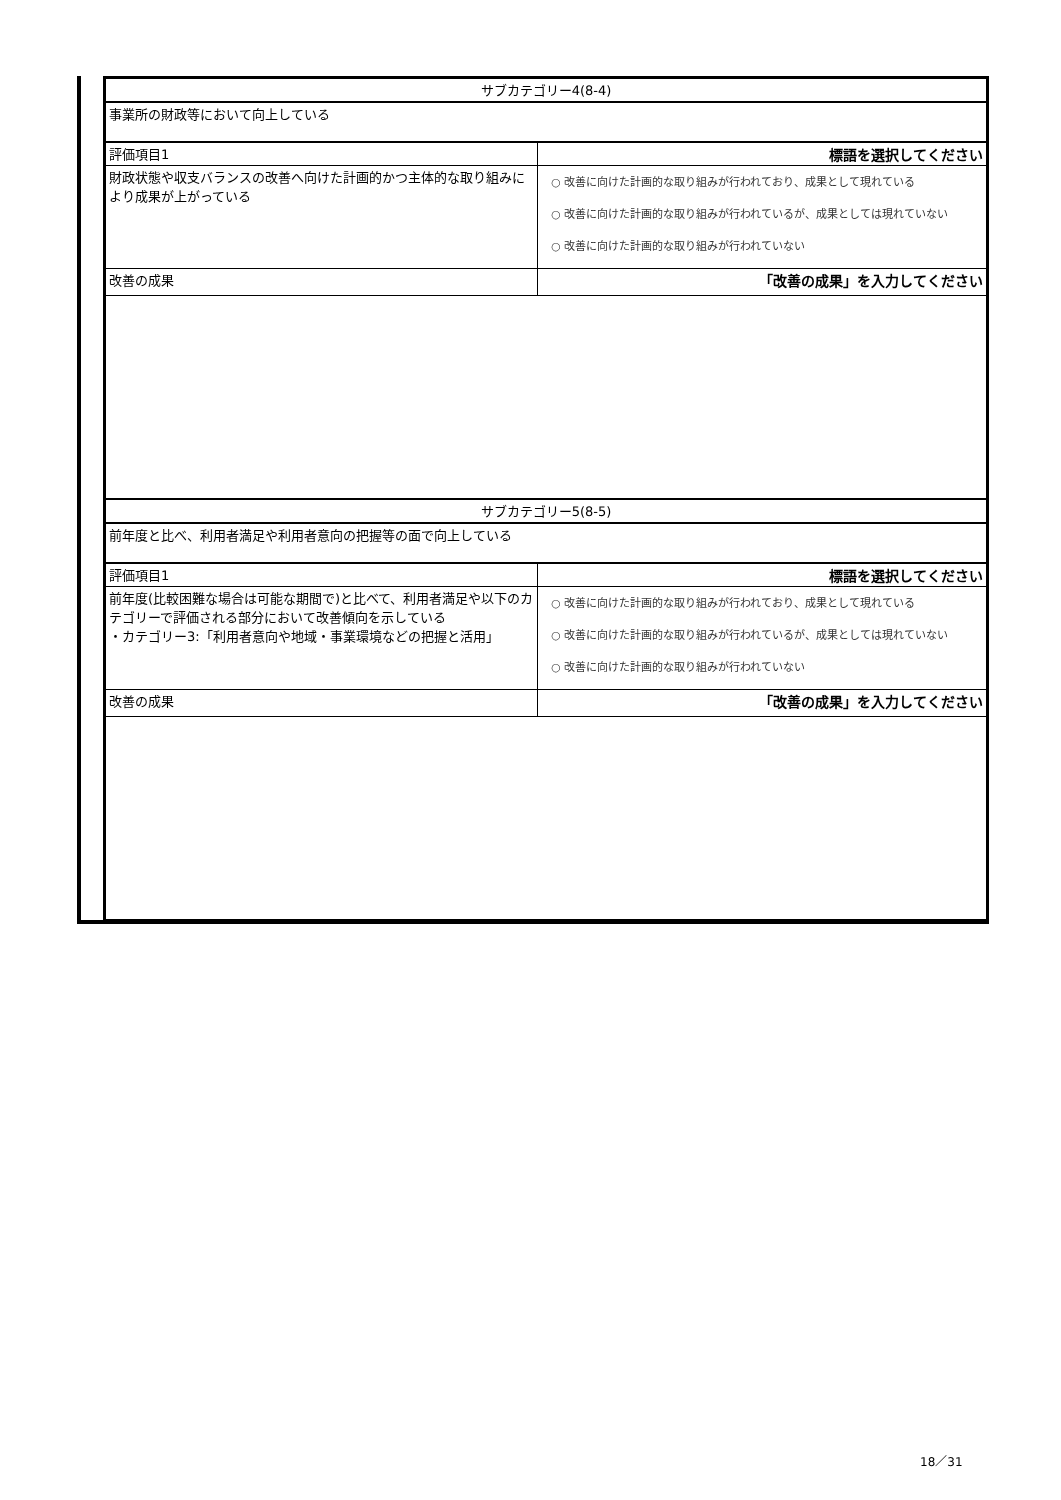| サブカテゴリー4(8-4) | |
| 事業所の財政等において向上している | |
| 評価項目1 | 標語を選択してください |
| 財政状態や収支バランスの改善へ向けた計画的かつ主体的な取り組みにより成果が上がっている | ○ 改善に向けた計画的な取り組みが行われており、成果として現れている ○ 改善に向けた計画的な取り組みが行われているが、成果としては現れていない ○ 改善に向けた計画的な取り組みが行われていない |
| 改善の成果 | 「改善の成果」を入力してください |
| サブカテゴリー5(8-5) | |
| 前年度と比べ、利用者満足や利用者意向の把握等の面で向上している | |
| 評価項目1 | 標語を選択してください |
| 前年度(比較困難な場合は可能な期間で)と比べて、利用者満足や以下のカテゴリーで評価される部分において改善傾向を示している ・カテゴリー3:「利用者意向や地域・事業環境などの把握と活用」 | ○ 改善に向けた計画的な取り組みが行われており、成果として現れている ○ 改善に向けた計画的な取り組みが行われているが、成果としては現れていない ○ 改善に向けた計画的な取り組みが行われていない |
| 改善の成果 | 「改善の成果」を入力してください |
18／31